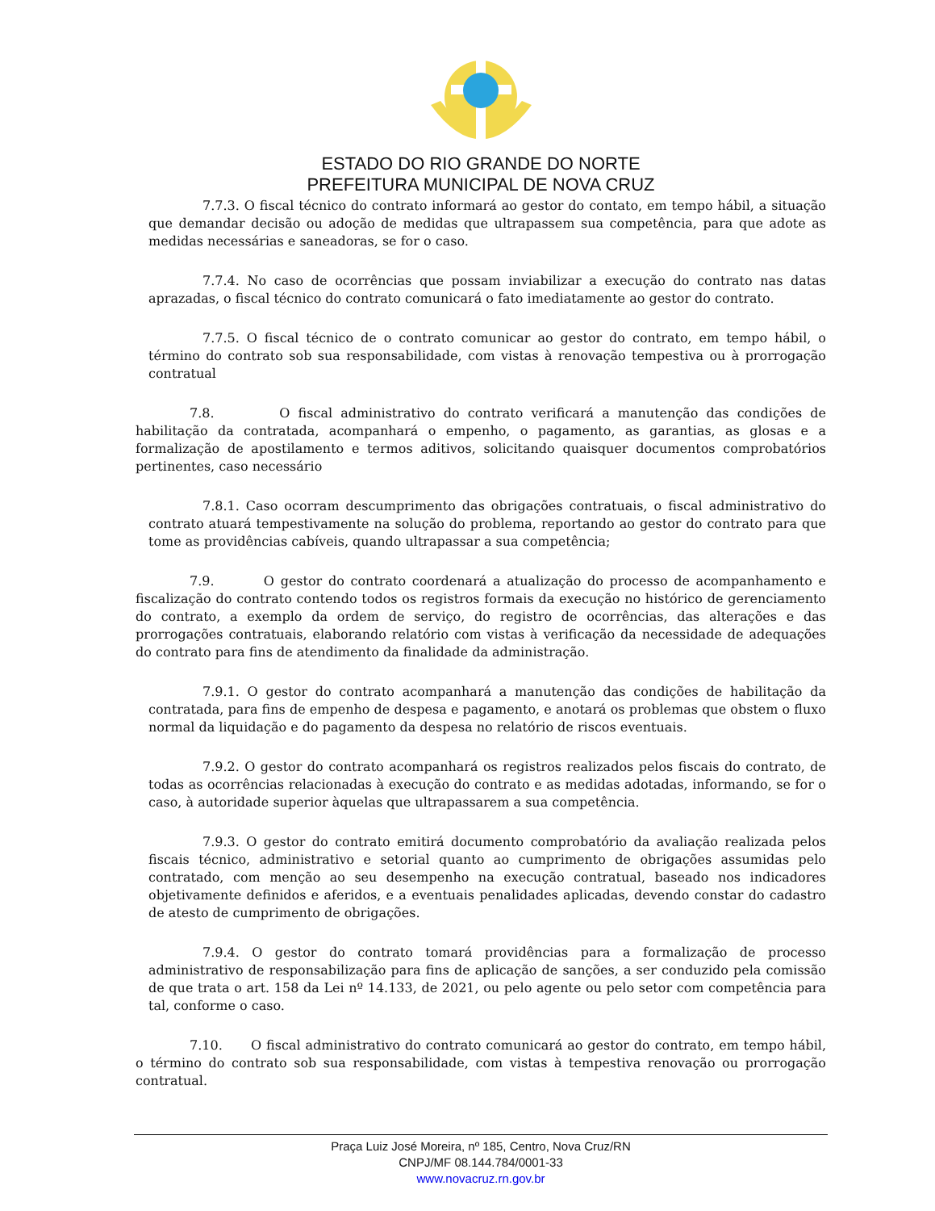ESTADO DO RIO GRANDE DO NORTE
PREFEITURA MUNICIPAL DE NOVA CRUZ
7.7.3. O fiscal técnico do contrato informará ao gestor do contato, em tempo hábil, a situação que demandar decisão ou adoção de medidas que ultrapassem sua competência, para que adote as medidas necessárias e saneadoras, se for o caso.
7.7.4. No caso de ocorrências que possam inviabilizar a execução do contrato nas datas aprazadas, o fiscal técnico do contrato comunicará o fato imediatamente ao gestor do contrato.
7.7.5. O fiscal técnico de o contrato comunicar ao gestor do contrato, em tempo hábil, o término do contrato sob sua responsabilidade, com vistas à renovação tempestiva ou à prorrogação contratual
7.8. O fiscal administrativo do contrato verificará a manutenção das condições de habilitação da contratada, acompanhará o empenho, o pagamento, as garantias, as glosas e a formalização de apostilamento e termos aditivos, solicitando quaisquer documentos comprobatórios pertinentes, caso necessário
7.8.1. Caso ocorram descumprimento das obrigações contratuais, o fiscal administrativo do contrato atuará tempestivamente na solução do problema, reportando ao gestor do contrato para que tome as providências cabíveis, quando ultrapassar a sua competência;
7.9. O gestor do contrato coordenará a atualização do processo de acompanhamento e fiscalização do contrato contendo todos os registros formais da execução no histórico de gerenciamento do contrato, a exemplo da ordem de serviço, do registro de ocorrências, das alterações e das prorrogações contratuais, elaborando relatório com vistas à verificação da necessidade de adequações do contrato para fins de atendimento da finalidade da administração.
7.9.1. O gestor do contrato acompanhará a manutenção das condições de habilitação da contratada, para fins de empenho de despesa e pagamento, e anotará os problemas que obstem o fluxo normal da liquidação e do pagamento da despesa no relatório de riscos eventuais.
7.9.2. O gestor do contrato acompanhará os registros realizados pelos fiscais do contrato, de todas as ocorrências relacionadas à execução do contrato e as medidas adotadas, informando, se for o caso, à autoridade superior àquelas que ultrapassarem a sua competência.
7.9.3. O gestor do contrato emitirá documento comprobatório da avaliação realizada pelos fiscais técnico, administrativo e setorial quanto ao cumprimento de obrigações assumidas pelo contratado, com menção ao seu desempenho na execução contratual, baseado nos indicadores objetivamente definidos e aferidos, e a eventuais penalidades aplicadas, devendo constar do cadastro de atesto de cumprimento de obrigações.
7.9.4. O gestor do contrato tomará providências para a formalização de processo administrativo de responsabilização para fins de aplicação de sanções, a ser conduzido pela comissão de que trata o art. 158 da Lei nº 14.133, de 2021, ou pelo agente ou pelo setor com competência para tal, conforme o caso.
7.10. O fiscal administrativo do contrato comunicará ao gestor do contrato, em tempo hábil, o término do contrato sob sua responsabilidade, com vistas à tempestiva renovação ou prorrogação contratual.
Praça Luiz José Moreira, nº 185, Centro, Nova Cruz/RN
CNPJ/MF 08.144.784/0001-33
www.novacruz.rn.gov.br